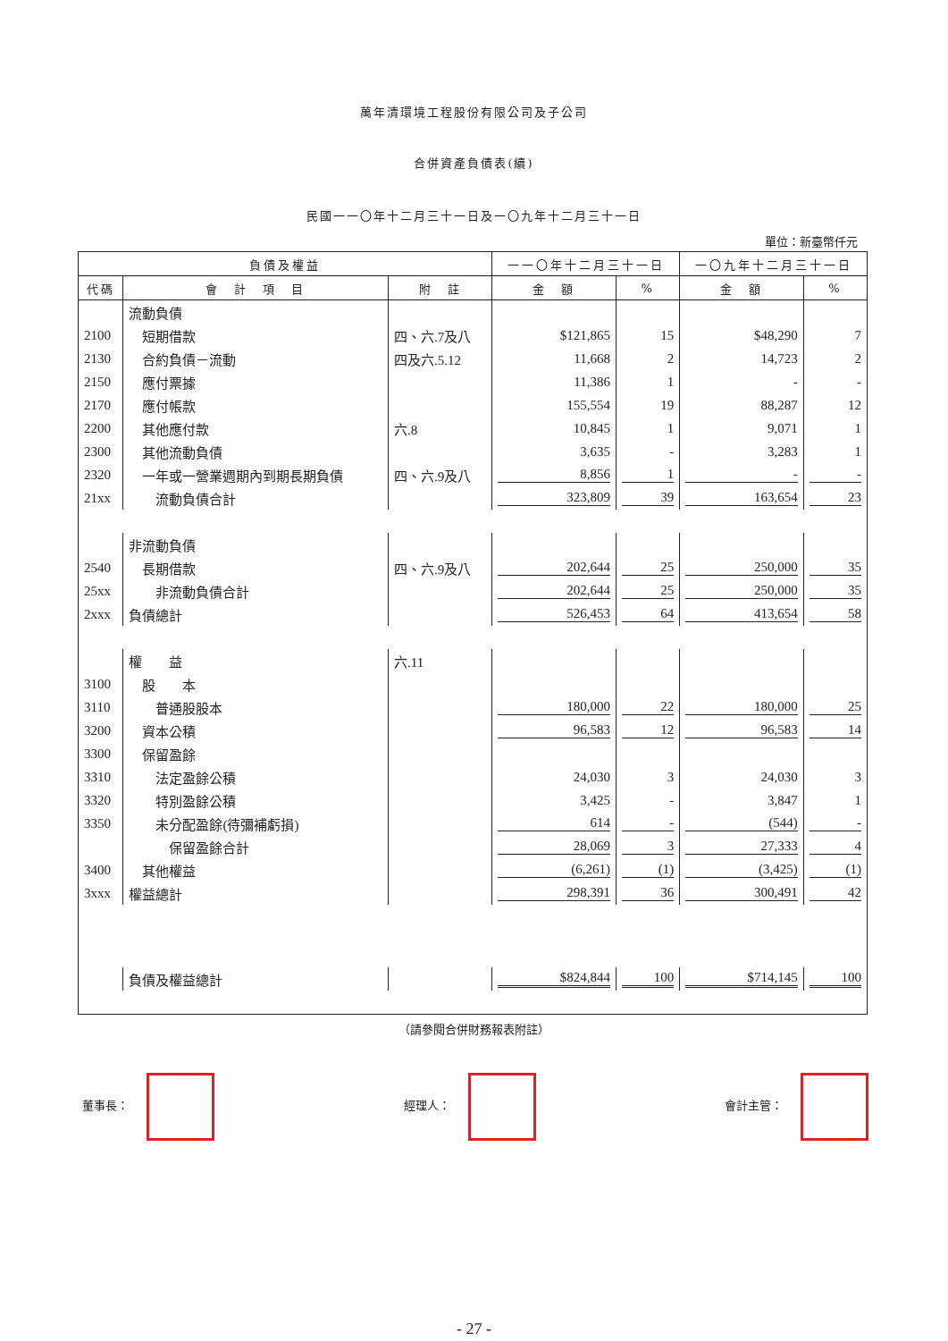萬年清環境工程股份有限公司及子公司
合併資產負債表(續)
民國一一〇年十二月三十一日及一〇九年十二月三十一日
單位：新臺幣仟元
| 負債及權益 | | | 一一〇年十二月三十一日 | | 一〇九年十二月三十一日 | |
| --- | --- | --- | --- | --- | --- | --- |
| 代碼 | 會 計 項 目 | 附 註 | 金 額 | % | 金 額 | % |
| | 流動負債 | | | | | |
| 2100 | 短期借款 | 四、六.7及八 | $121,865 | 15 | $48,290 | 7 |
| 2130 | 合約負債－流動 | 四及六.5.12 | 11,668 | 2 | 14,723 | 2 |
| 2150 | 應付票據 | | 11,386 | 1 | - | - |
| 2170 | 應付帳款 | | 155,554 | 19 | 88,287 | 12 |
| 2200 | 其他應付款 | 六.8 | 10,845 | 1 | 9,071 | 1 |
| 2300 | 其他流動負債 | | 3,635 | - | 3,283 | 1 |
| 2320 | 一年或一營業週期內到期長期負債 | 四、六.9及八 | 8,856 | 1 | - | - |
| 21xx | 流動負債合計 | | 323,809 | 39 | 163,654 | 23 |
| | 非流動負債 | | | | | |
| 2540 | 長期借款 | 四、六.9及八 | 202,644 | 25 | 250,000 | 35 |
| 25xx | 非流動負債合計 | | 202,644 | 25 | 250,000 | 35 |
| 2xxx | 負債總計 | | 526,453 | 64 | 413,654 | 58 |
| | 權 益 | 六.11 | | | | |
| 3100 | 股 本 | | | | | |
| 3110 | 普通股股本 | | 180,000 | 22 | 180,000 | 25 |
| 3200 | 資本公積 | | 96,583 | 12 | 96,583 | 14 |
| 3300 | 保留盈餘 | | | | | |
| 3310 | 法定盈餘公積 | | 24,030 | 3 | 24,030 | 3 |
| 3320 | 特別盈餘公積 | | 3,425 | - | 3,847 | 1 |
| 3350 | 未分配盈餘(待彌補虧損) | | 614 | - | (544) | - |
| | 保留盈餘合計 | | 28,069 | 3 | 27,333 | 4 |
| 3400 | 其他權益 | | (6,261) | (1) | (3,425) | (1) |
| 3xxx | 權益總計 | | 298,391 | 36 | 300,491 | 42 |
| | 負債及權益總計 | | $824,844 | 100 | $714,145 | 100 |
（請參閱合併財務報表附註）
董事長： 經理人： 會計主管：
- 27 -